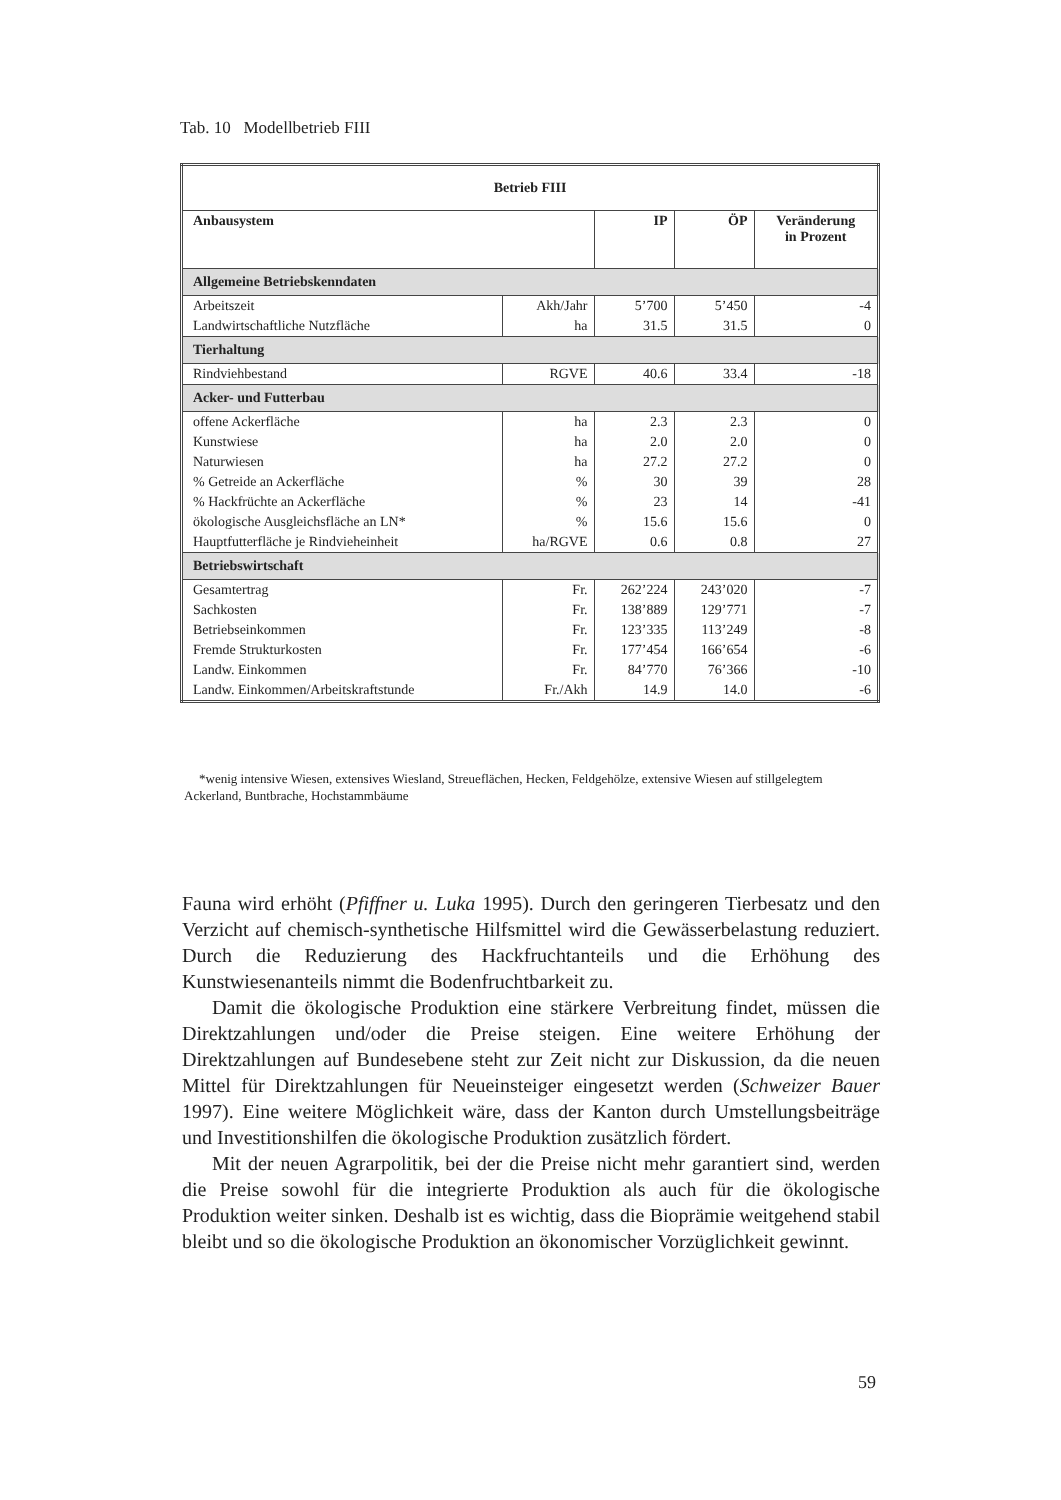Tab. 10 Modellbetrieb FIII
| Betrieb FIII | | | | |
| --- | --- | --- | --- | --- |
| Anbausystem | | IP | ÖP | Veränderung in Prozent |
| Allgemeine Betriebskenndaten | | | | |
| Arbeitszeit | Akh/Jahr | 5’700 | 5’450 | -4 |
| Landwirtschaftliche Nutzfläche | ha | 31.5 | 31.5 | 0 |
| Tierhaltung | | | | |
| Rindviehbestand | RGVE | 40.6 | 33.4 | -18 |
| Acker- und Futterbau | | | | |
| offene Ackerfläche | ha | 2.3 | 2.3 | 0 |
| Kunstwiese | ha | 2.0 | 2.0 | 0 |
| Naturwiesen | ha | 27.2 | 27.2 | 0 |
| % Getreide an Ackerfläche | % | 30 | 39 | 28 |
| % Hackfrüchte an Ackerfläche | % | 23 | 14 | -41 |
| ökologische Ausgleichsfläche an LN* | % | 15.6 | 15.6 | 0 |
| Hauptfutterfläche je Rindvieheinheit | ha/RGVE | 0.6 | 0.8 | 27 |
| Betriebswirtschaft | | | | |
| Gesamtertrag | Fr. | 262’224 | 243’020 | -7 |
| Sachkosten | Fr. | 138’889 | 129’771 | -7 |
| Betriebseinkommen | Fr. | 123’335 | 113’249 | -8 |
| Fremde Strukturkosten | Fr. | 177’454 | 166’654 | -6 |
| Landw. Einkommen | Fr. | 84’770 | 76’366 | -10 |
| Landw. Einkommen/Arbeitskraftstunde | Fr./Akh | 14.9 | 14.0 | -6 |
*wenig intensive Wiesen, extensives Wiesland, Streueflächen, Hecken, Feldgehölze, extensive Wiesen auf stillgelegtem Ackerland, Buntbrache, Hochstammbäume
Fauna wird erhöht (Pfiffner u. Luka 1995). Durch den geringeren Tierbesatz und den Verzicht auf chemisch-synthetische Hilfsmittel wird die Gewässerbelastung reduziert. Durch die Reduzierung des Hackfruchtanteils und die Erhöhung des Kunstwiesenanteils nimmt die Bodenfruchtbarkeit zu.
Damit die ökologische Produktion eine stärkere Verbreitung findet, müssen die Direktzahlungen und/oder die Preise steigen. Eine weitere Erhöhung der Direktzahlungen auf Bundesebene steht zur Zeit nicht zur Diskussion, da die neuen Mittel für Direktzahlungen für Neueinsteiger eingesetzt werden (Schweizer Bauer 1997). Eine weitere Möglichkeit wäre, dass der Kanton durch Umstellungsbeiträge und Investitionshilfen die ökologische Produktion zusätzlich fördert.
Mit der neuen Agrarpolitik, bei der die Preise nicht mehr garantiert sind, werden die Preise sowohl für die integrierte Produktion als auch für die ökologische Produktion weiter sinken. Deshalb ist es wichtig, dass die Bioprämie weitgehend stabil bleibt und so die ökologische Produktion an ökonomischer Vorzüglichkeit gewinnt.
59